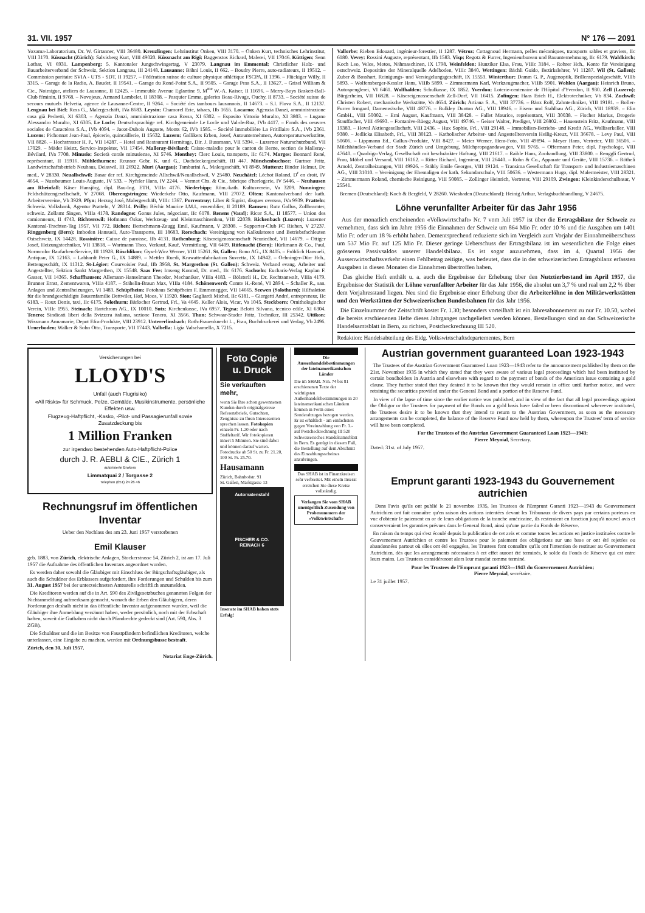31. VII. 1957 N° 176 — 2091
Yoxama-Laboratorium, Dr. W. Girtanner, VIII 36480. Kreuzlingen: Lehrinstitut Onken, VIII 3170. – Onken Kurt, technisches Lehrinstitut, VIII 3170. Küsnacht (Zürich): Salvisberg Kurt, VIII 49020. Küssnacht am Rigi: Baggenstos Richard, Malerei, VII 17046. Küttigen: Senn Lothar, VI 6931. Lampenberg: 5. Kantonaler Jungschwingertag, V 23079. Langnau im Emmental: Christlicher Holz- und Bauarbeiterverband der Schweiz, Sektion Langnau, III 24148. Lausanne: Bähni Louis, II 662. – Boudry Pierre, auto-radiateurs, II 19512. – Commission paritaire SVIA - UTS - SDT, II 19257. – Fédération suisse de culture physique athlétique FSCPA, II 1396. – Flückiger Willy, II 3315. – Garage de la Radio, A. Baudet, II 19541. – Garage du Rond-Point S.A., II 9505. – Garage Pesa S.A., II 13627. – Grisel William & Cie., Noiraigue, ateliers de Lausanne, II 12425. – Immeuble Avenue Eglantine 9, M<sup>me</sup> W.-A. Kaiser, II 11696. – Merry-Boys Baskett-Ball-Club féminin, II 9768. – Novojeux, Armand Lambelet, II 18308. – Pasquier Emma, galeries Beau-Rivage, Ouchy, II 8733. – Société suisse de secours mutuels Helvetia, agence de Lausanne-Centre, II 9264. – Société des tambours lausannois, II 14673. – S.I. Flova S.A., II 12137. Lengnau bei Biel: Ross G., Malergeschäft, IVa 8683. Leysin: Chamorel Eric, tabacs, IIb 1655. Locarno: Agenzia Danzi, amministrazione casa già Pedretti, XI 6303. – Agenzia Danzi, amministrazione casa Rossa, XI 6302. – Esposito Vittorio Muralto, XI 3803. – Lugano Alessandro Muralto, XI 6305. Le Locle: Deutschsprachige ref. Kirchgemeinde Le Locle und Val-de-Ruz, IVb 4417. – Fonds des oeuvres sociales de Caractères S.A., IVb 4094. – Jacot-Dubois Auguste, Monts 62, IVb 1585. – Société immobilière La Fritillaire S.A., IVb 2361. Lucens: Pichonnat Jean-Paul, épicerie, quincaillerie, II 15632. Luzern: Gallikers Erben, Josef, Autounternehmen, Autoreparaturwerkstätte, VII 8826. – Hochstrasser H. P., VII 14287. – Hotel und Restaurant Hermitage, Dir. J. Bussmann, VII 5394. – Luzerner Naturschutzbund, VII 17029. – Mäder Heinz, Service-Inspektor, VII 17454. Malleray-Bévilard: Caisse-maladie pour le canton de Berne, section de Malleray-Bévilard, IVa 7708. Minusio: Società corale minusiense, XI 5746. Monthey: Clerc Louis, transports, IIc 6174. Morges: Bonnard René, représentant, II 15916. Mühlethurnen: Reusser Gebr. K. und G., Dachdeckergeschäft, III 447. Münchenbuchsee: Gurtner Fritz, Landwirtschaftsbetrieb Neuhaus, Deisswil, III 26922. Muri (Aargau): Tamburini A., Malergeschäft, VI 8949. Muttenz: Binder Helmut, Dr. med., V 28330. Neuallschwil: Basar der ref. Kirchgemeinde Allschwil/Neuallschwil, V 25480. Neuchâtel: Léchot Roland, D<sup>r</sup> en droit, IV 4654. – Nussbaumer Louis-Auguste, IV 533. – Nyfeler Hans, IV 2244. – Vermot Chs. & Cie., fabrique d'horlogerie, IV 5446. – Neuhausen am Rheinfall: Käser Hansjörg, dipl. Bau-Ing. ETH, VIIIa 4176. Niederbipp: Röm.-kath. Kultusverein, Va 3209. Nunningen: Feldschützengesellschaft, V 27068. Oberengstringen: Wiederkehr Otto, Kaufmann, VIII 27072. Olten: Kantonalverband der kath. Arbeitervereine, Vb 3929. Pfyn: Herzog José, Malergeschäft, VIIIc 1367. Porrentruy: Liber & Sigrist, disques oversea, IVa 9939. Pratteln: Schweiz. Volksbank, Agentur Pratteln, V 28314. Prilly: Béchir Maurice I.M.I., ensemblier, II 20189. Ramsen: Rutz Gallus, Zollbeamter, schweiz. Zollamt Singen, VIIIa 4178. Randogne: Gonus Jules, négociant, IIc 6178. Renens (Vaud): Ricor S.A., II 18577. – Union des camionneurs, II 4743. Richterswil: Hofmann Oskar, Werkzeug- und Kleinmaschinenbau, VIII 22039. Rickenbach (Luzern): Luzerner Kantonal-Trachten-Tag 1957, VII 772. Riehen: Bertschmann-Zaugg Emil, Kaufmann, V 28308. – Supporter-Club FC Riehen, V 27237. Ringgenberg (Bern): Imboden Hansueli, Auto-Transporte, III 18683. Rorschach: Vereinigung von Kalkulatoren und Betriebsfachleuten Ostschweiz, IX 14428. Rossinière: Caisse de paroisse, IIb 4131. Rothenburg: Käsereigenossenschaft Neuriedhof, VII 14679. – Ottiger Josef, Heizungstechniker, VII 13818. – Wartmann Theo, Verkauf, Kauf, Vermittlung, VII 6409. Rüfenacht (Bern): Hürlimann & Co., Paul, Normcolor Baufarben-Service, III 11928. Rüschlikon: Gysel-Wirz Werner, VIII 15261. St. Gallen: Bono AG., IX 8405. – Fröhlich Hansueli, Antiquar, IX 12163. – Labhardt Peter G., IX 14889. – Mettler Ruedi, Krawattenfabrikation Suvretta, IX 14942. – Oehninger-Dürr Hch., Bettengeschäft, IX 11312. St-Légier: Courvoisier Paul, IIb 3958. St. Margrethen (St. Gallen): Schweiz. Verband evang. Arbeiter und Angestellter, Sektion Sankt Margrethen, IX 15548. Saas Fee: Imseng Konrad, Dr. med., IIc 6176. Sachseln: Eucharis-Verlag Kaplan F. Gasser, VII 14365. Schaffhausen: Allemann-Hanselmann Theodor, Mechaniker, VIIIa 4183. – Bölsterli H., Dr. Rechtsanwalt, VIIIa 4179. Brunner Ernst, Zementwaren, VIIIa 4187. – Stähelin-Braun Max, VIIIa 4184. Schönenwerd: Comte H.-René, VI 2894. – Schaller R., san. Anlagen und Zentralheizungen, VI 1483. Schüpfheim: Fotohaus Schüpfheim F. Emmenegger, VII 14665. Seewen (Solothurn): Hilfsaktion für die brandgeschädigte Bauernfamilie Dettwiler, Hof, Moos, V 11920. Sion: Gagliardi Michel, IIc 6181. – Giorgetti André, entrepreneur, IIc 6183. – Roux Denis, taxi, IIc 6175. Solothurn: Bärlocher Gertrud, Frl., Va 4645. Keller Alois, Vicar, Va 1045. Steckborn: Ornithologischer Verein, VIIIc 1955. Steinach: Hartchrom AG., IX 10010. Sutz: Kirchenkasse, IVa 6957. Tegna: Belotti Silvano, tecnico edile, XI 6304. Tenero: Sindicati liberi della Svizzera italiana, sezione Tenero, XI 3566. Thun: Schwaar-Studer Fritz, Techniker, III 25342. Uitikon: Wissmann Annamarie, Depot Efra-Produkte, VIII 23912. Untererlinsbach: Roth-Frauenknecht L., Frau, Buchdruckerei und Verlag, Vb 2496. Urnerboden: Walker & Sohn Otto, Transporte, VII 17443. Valbella: Ligia Valschamella, X 7215.
Vallorbe: Rieben Edouard, ingénieur-forestier, II 1287. Vétroz: Cottagnoud Hermann, pelles mécaniques, transports sables et graviers, IIc 6180. Vevey: Rossini Auguste, représentant, IIb 1583. Visp: Regotz & Furrer, Ingenieurbureau und Bauunternehmung, IIc 6179. Waldkirch: Koch Leo, Velos, Motos, Nähmaschinen, IX 1798. Weinfelden: Hunziker Elsa, Frau, VIIIc 3184. – Rohrer Hch., Konto für Vereinigung ostschweiz. Depositäre der Mineralquelle Adelboden, VIIIc 3840. Wettingen: Bächli Guido, Bezirkslehrer, VI 11287. Wil (St. Gallen): Zuber & Bosshart, Reinigungs- und Versiegelungsgeschäft, IX 15553. Winterthur: Damm G. P., Augenoptik, Brillenspezialgeschäft, VIIIb 5893. – Wolfensberger-Kessler Hans, VIIIb 5899. – Zimmermann Karl, Werkzeugmacher, VIIIb 5901. Wohlen (Aargau): Heinrich Bruno, Autospenglerei, VI 6461. Wolfhalden: Schulkasse, IX 1852. Yverdon: Loterie-centenaire de l'Hôpital d'Yverdon, II 930. Zell (Luzern): Bürgerheim, VII 16828. – Käsereigenossenschaft Zell-Dorf, VII 16415. Zofingen: Haas Erich H., Elektrotechniker, Vb 834. Zuchwil: Christen Robert, mechanische Werkstätte, Va 4654. Zürich: Artiana S. A., VIII 37736. – Bänz Rolf, Zahntechniker, VIII 19181. – Boller-Furrer Irmgard, Damenwäsche, VIII 48776. – Bulkley Dunton AG., VIII 18946. – Eisen- und Stahlbau AG., Zürich, VIII 18939. – Elin GmbH., VIII 50002. – Erni August, Kaufmann, VIII 38428. – Fallet Maurice, représentant, VIII 30038. – Fischer Marius, Drogerie Stauffacher, VIII 49693. – Fontanive-Rüegg August, VIII 49746. – Geiser Walter, Prediger, VIII 26802. – Hauenstein Fritz, Kaufmann, VIII 19383. – Hoval Aktiengesellschaft, VIII 2436. – Hux Sophie, Frl., VIII 29148. – Immobilien-Betriebs- und Kredit AG., Walliserkeller, VIII 9380. – Jedlicka Elisabeth, Frl., VIII 30123. – Katholischer Arbeiter- und Angestelltenverein Heilig-Kreuz, VIII 36678. – Levy Paul, VIII 50606. – Lippmann Ed., Gallux-Produkte, VIII 8427. – Meier Werner, Hera-Foto, VIII 49894. – Meyer Hans, Vertreter, VIII 36506. – Milchhändler-Verband der Stadt Zürich und Umgebung, Milchpropagandawagen, VIII 9765. – Offermann Peter, dipl. Psychologe, VIII 47640. – Quadriga-Verlag, Gesellschaft mit beschränkter Haftung, VIII 21617. – Raible Hans, Zoohandlung, VIII 33800. – Renggli Gertrud, Frau, Möbel und Versand, VIII 16162. – Ritter Richard, Ingenieur, VIII 26440. – Rohn & Co., Apparate und Geräte, VIII 15736. – Rötheli Arnold, Zentralheizungen, VIII 49926. – Stähly Emile Georges, VIII 19124. – Transima Gesellschaft für Transport- und Industriemaschinen AG., VIII 31010. – Vereinigung der Ehemaligen der kath. Sekundarschule, VIII 50636. – Westermann Hugo, dipl. Malermeister, VIII 28321. – Zimmermann Roland, chemische Reinigung, VIII 50085. – Zollinger Heinrich, Vertreter, VIII 29109. Zwingen: Kleinkinderschulbasar, V 25541.
Bremen (Deutschland): Koch & Bergfeld, V 28260. Wiesbaden (Deutschland): Heinig Arthur, Verlagsbuchhandlung, V 24675.
Löhne verunfallter Arbeiter für das Jahr 1956
Aus der monatlich erscheinenden «Volkswirtschaft» Nr. 7 vom Juli 1957 ist über die Ertragsbilanz der Schweiz zu vernehmen, dass sich im Jahre 1956 die Einnahmen der Schweiz um 864 Mio Fr. oder 10 % und die Ausgaben um 1401 Mio Fr. oder um 18 % erhöht haben. Dementsprechend reduzierte sich im Vergleich zum Vorjahr der Einnahmeüberschuss um 537 Mio Fr. auf 125 Mio Fr. Dieser geringe Ueberschuss der Ertragsbilanz ist im wesentlichen die Folge eines grösseren Passivsaldos unserer Handelsbilanz. Es ist sogar anzunehmen, dass im 4. Quartal 1956 der Aussenwirtschaftsverkehr einen Fehlbetrag zeitigte, was bedeutet, dass die in der schweizerischen Ertragsbilanz erfassten Ausgaben in diesen Monaten die Einnahmen übertroffen haben.
Das gleiche Heft enthält u. a. auch die Ergebnisse der Erhebung über den Nutztierbestand im April 1957, die Ergebnisse der Statistik der Löhne verunfallter Arbeiter für das Jahr 1956, die absolut um 3,7 % und real um 2,2 % über dem Vorjahresstand liegen. Neu sind die Ergebnisse einer Erhebung über die Arbeiterlöhne in den Militärwerkstätten und den Werkstätten der Schweizerischen Bundesbahnen für das Jahr 1956.
Die Einzelnummer der Zeitschrift kostet Fr. 1.30; besonders vorteilhaft ist ein Jahresabonnement zu nur Fr. 10.50, wobei die bereits erschienenen Hefte dieses Jahrganges nachgeliefert werden können. Bestellungen sind an das Schweizerische Handelsamtsblatt in Bern, zu richten, Postcheckrechnung III 520.
Redaktion: Handelsabteilung des Eidg. Volkswirtschaftsdepartementes, Bern
Versicherungen bei
LLOYD'S
Unfall (auch Flugrisiko)
«All Risks» für Schmuck, Pelze, Gemälde, Musikinstrumente, persönliche Effekten usw.
Flugzeug-Haftpflicht, -Kasko, -Pilot- und Passagierunfall sowie Zusatzdeckung bis
1 Million Franken
zur irgendwo bestehenden Auto-Haftpflicht-Police
durch J. R. AEBLI & CIE., Zürich 1
autorisierte Brokers
Limmatquai 2 / Torgasse 2
Telephon (051) 24 26 46
Rechnungsruf im öffentlichen Inventar
Ueber den Nachlass des am 23. Juni 1957 verstorbenen
Emil Klauser
geb. 1883, von Zürich, elektrische Anlagen, Stockerstrasse 54, Zürich 2, ist am 17. Juli 1957 die Aufnahme des öffentlichen Inventars angeordnet worden.
Es werden daher sowohl die Gläubiger mit Einschluss der Bürgschaftsgläubiger, als auch die Schuldner des Erblassers aufgefordert, ihre Forderungen und Schulden bis zum 31. August 1957 bei der unterzeichneten Amtsstelle schriftlich anzumelden.
Die Kreditoren werden auf die in Art. 590 des Zivilgesetzbuches genannten Folgen der Nichtanmeldung aufmerksam gemacht, wonach die Erben den Gläubigern, deren Forderungen deshalb nicht in das öffentliche Inventar aufgenommen wurden, weil die Gläubiger ihre Anmeldung versäumt haben, weder persönlich, noch mit der Erbschaft haften, soweit die Guthaben nicht durch Pfandrechte gedeckt sind (Art. 590, Abs. 3 ZGB).
Die Schuldner und die im Besitze von Faustpfändern befindlichen Kreditoren, welche unterlassen, eine Eingabe zu machen, werden mit Ordnungsbusse bestraft.
Zürich, den 30. Juli 1957.
Notariat Enge-Zürich.
Foto Copie u. Druck
Sie verkauften mehr,
wenn Sie Ihre schon gewonnenen Kunden durch originalgetreue Referenzbriefe, Gutachten, Zeugnisse zu Ihren Interessenten sprechen lassen. Fotokopien einzeln Fr. 1.20 oder nach Staffeltarif. Wir fotokopieren innert 5 Minuten. Sie sind dabei und können darauf warten. Fotodrucke ab 50 St. zu Fr. 21.20, 100 St. Fr. 25.70.
Hausamann
Zürich, Bahnhofstr. 91
St. Gallen, Marktgasse 13
Automatenstahl
FISCHER & CO.
REINACH 6
Inserate im SHAB haben stets Erfolg!
Die Aussenhandelsbestimmungen der lateinamerikanischen Länder
Die im SHAB. Nrn. 74 bis 81 erschienenen Texte der wichtigsten Außenhandelsbestimmungen in 20 lateinamerikanischen Ländern können in Form eines Sonderabzuges bezogen werden. Er ist erhältlich - am einfachsten gegen Voreinzahlung von Fr. 1.- auf Postcheckrechnung III 520 Schweizerisches Handelsamtsblatt in Bern. Es genügt in diesem Fall, die Bestellung auf dem Abschnitt des Einzahlungsscheines anzubringen.
Das SHAB ist in Finanzkreisen sehr verbreitet. Mit einem Inserat erreichen Sie diese Kreise vollständig.
Verlangen Sie vom SHAB unentgeltlich Zusendung von Probenummern der «Volkswirtschaft»
Austrian government guaranteed Loan 1923-1943
The Trustees of the Austrian Government Guaranteed Loan 1923—1943 refer to the announcement published by them on the 21st. November 1935 in which they stated that they were aware of various legal proceedings which had been instituted by certain bondholders in Austria and elsewhere with regard to the payment of bonds of the American issue containing a gold clause. They further stated that they desired it to be known that they would remain in office until further notice, and were retaining the securities provided under the General Bond and a portion of the Reserve Fund.
In view of the lapse of time since the earlier notice was published, and in view of the fact that all legal proceedings against the Obligor or the Trustees for payment of the Bonds on a gold basis have failed or been discontinued whereever instituted, the Trustees desire it to be known that they intend to return to the Austrian Government, as soon as the necessary arrangements can be completed, the balance of the Reserve Fund now held by them, whereupon the Trustees' term of service will have been completed.
For the Trustees of the Austrian Government Guaranteed Loan 1923—1943:
Pierre Meynial, Secretary.
Dated: 31st. of July 1957.
Emprunt garanti 1923-1943 du Gouvernement autrichien
Dans l'avis qu'ils ont publié le 21 novembre 1935, les Trustees de l'Emprunt Garanti 1923—1943 du Gouvernement Autrichien ont fait connaître qu'en raison des actions intentées devant les Tribunaux de divers pays par certains porteurs en vue d'obtenir le paiement en or de leurs obligations de la tranche américaine, ils resteraient en fonction jusqu'à nouvel avis et conserveraient les garanties prévues dans le General Bond, ainsi qu'une partie du Fonds de Réserve.
En raison du temps qui s'est écoulé depuis la publication de cet avis et comme toutes les actions en justice instituées contre le Gouvernement Autrichien et contre les Trustees pour le paiement des obligations sur une base or ont été rejetées ou abandonnées partout où elles ont été engagées, les Trustees font connaître qu'ils ont l'intention de restituer au Gouvernement Autrichien, dès que les arrangements nécessaires à cet effet auront été terminés, le solde du Fonds de Réserve qui est entre leurs mains. Les Trustees considéreront alors leur mandat comme terminé.
Pour les Trustees de l'Emprunt garanti 1923—1943 du Gouvernement Autrichien:
Pierre Meynial, secrétaire.
Le 31 juillet 1957.